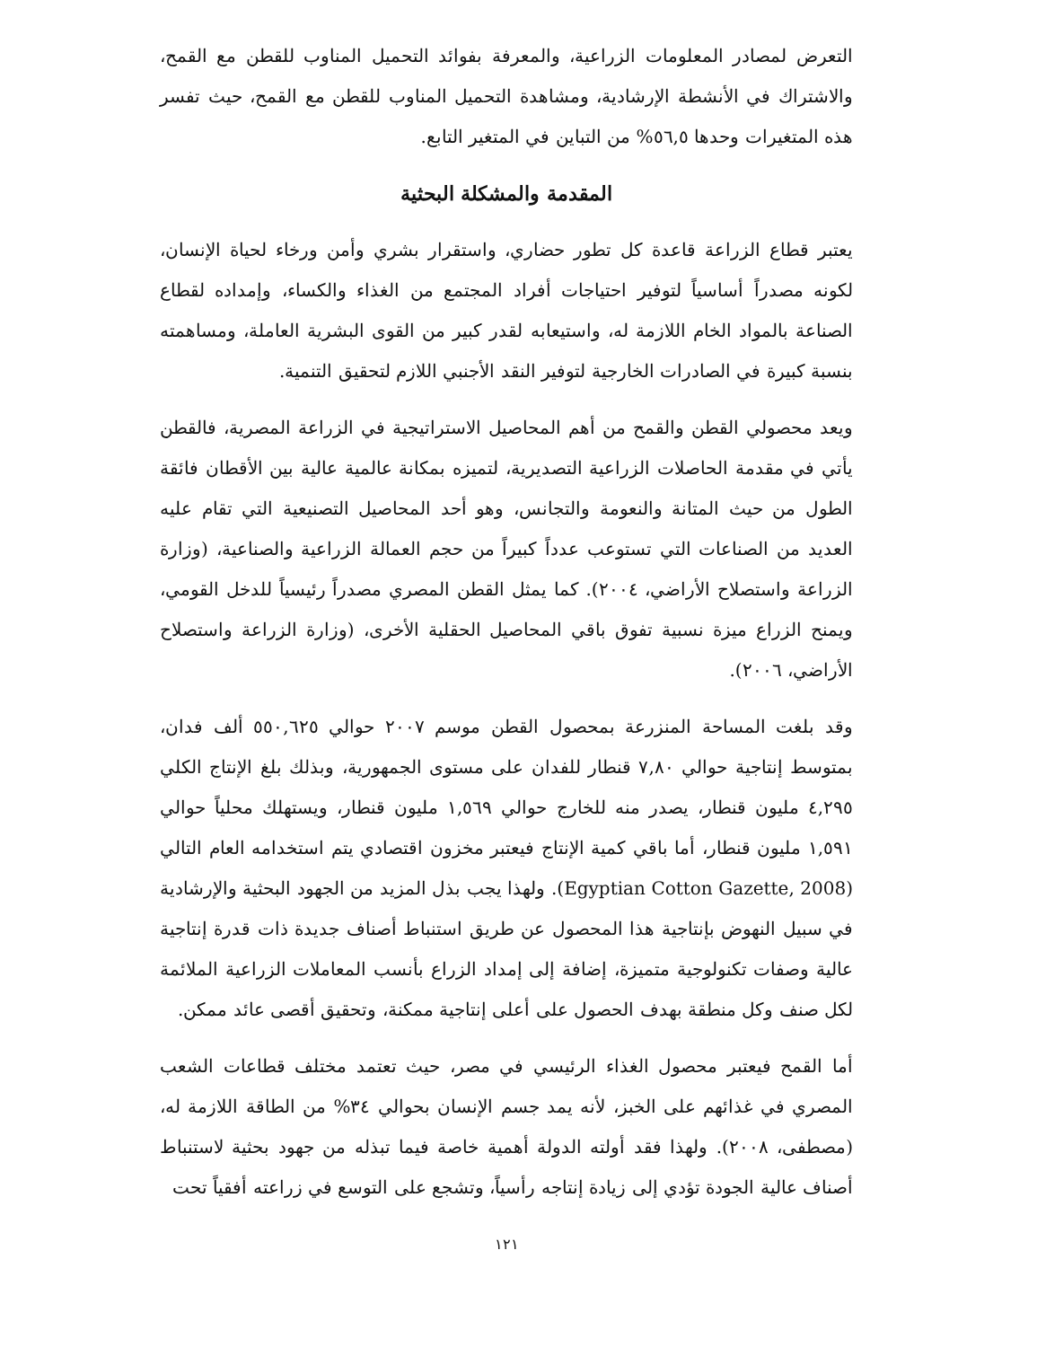التعرض لمصادر المعلومات الزراعية، والمعرفة بفوائد التحميل المناوب للقطن مع القمح، والاشتراك في الأنشطة الإرشادية، ومشاهدة التحميل المناوب للقطن مع القمح، حيث تفسر هذه المتغيرات وحدها ٥٦,٥% من التباين في المتغير التابع.
المقدمة والمشكلة البحثية
يعتبر قطاع الزراعة قاعدة كل تطور حضاري، واستقرار بشري وأمن ورخاء لحياة الإنسان، لكونه مصدراً أساسياً لتوفير احتياجات أفراد المجتمع من الغذاء والكساء، وإمداده لقطاع الصناعة بالمواد الخام اللازمة له، واستيعابه لقدر كبير من القوى البشرية العاملة، ومساهمته بنسبة كبيرة في الصادرات الخارجية لتوفير النقد الأجنبي اللازم لتحقيق التنمية.
ويعد محصولي القطن والقمح من أهم المحاصيل الاستراتيجية في الزراعة المصرية، فالقطن يأتي في مقدمة الحاصلات الزراعية التصديرية، لتميزه بمكانة عالمية عالية بين الأقطان فائقة الطول من حيث المتانة والنعومة والتجانس، وهو أحد المحاصيل التصنيعية التي تقام عليه العديد من الصناعات التي تستوعب عدداً كبيراً من حجم العمالة الزراعية والصناعية، (وزارة الزراعة واستصلاح الأراضي، ٢٠٠٤). كما يمثل القطن المصري مصدراً رئيسياً للدخل القومي، ويمنح الزراع ميزة نسبية تفوق باقي المحاصيل الحقلية الأخرى، (وزارة الزراعة واستصلاح الأراضي، ٢٠٠٦).
وقد بلغت المساحة المنزرعة بمحصول القطن موسم ٢٠٠٧ حوالي ٥٥٠,٦٢٥ ألف فدان، بمتوسط إنتاجية حوالي ٧,٨٠ قنطار للفدان على مستوى الجمهورية، وبذلك بلغ الإنتاج الكلي ٤,٢٩٥ مليون قنطار، يصدر منه للخارج حوالي ١,٥٦٩ مليون قنطار، ويستهلك محلياً حوالي ١,٥٩١ مليون قنطار، أما باقي كمية الإنتاج فيعتبر مخزون اقتصادي يتم استخدامه العام التالي (Egyptian Cotton Gazette, 2008). ولهذا يجب بذل المزيد من الجهود البحثية والإرشادية في سبيل النهوض بإنتاجية هذا المحصول عن طريق استنباط أصناف جديدة ذات قدرة إنتاجية عالية وصفات تكنولوجية متميزة، إضافة إلى إمداد الزراع بأنسب المعاملات الزراعية الملائمة لكل صنف وكل منطقة بهدف الحصول على أعلى إنتاجية ممكنة، وتحقيق أقصى عائد ممكن.
أما القمح فيعتبر محصول الغذاء الرئيسي في مصر، حيث تعتمد مختلف قطاعات الشعب المصري في غذائهم على الخبز، لأنه يمد جسم الإنسان بحوالي ٣٤% من الطاقة اللازمة له، (مصطفى، ٢٠٠٨). ولهذا فقد أولته الدولة أهمية خاصة فيما تبذله من جهود بحثية لاستنباط أصناف عالية الجودة تؤدي إلى زيادة إنتاجه رأسياً، وتشجع على التوسع في زراعته أفقياً تحت
١٢١